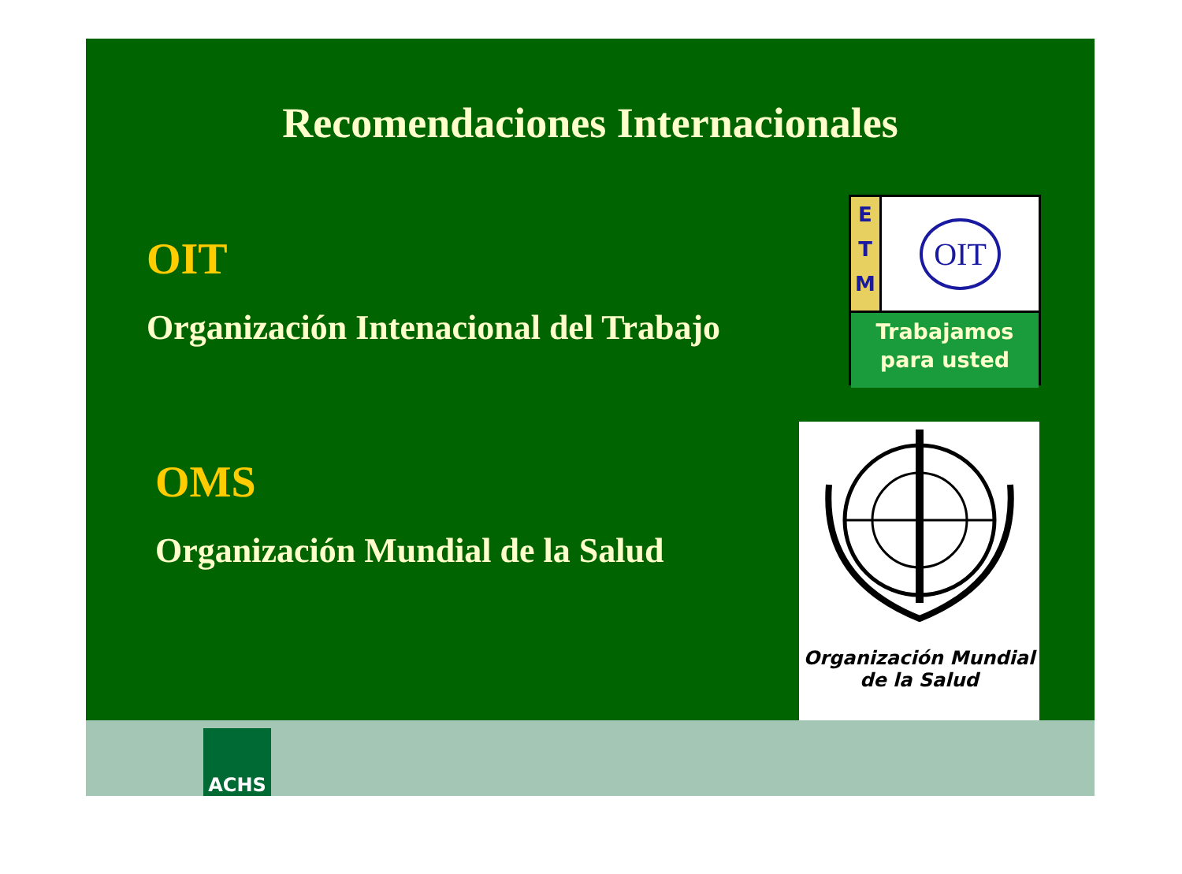Recomendaciones Internacionales
OIT
Organización Intenacional del Trabajo
E
T
M
OIT
Trabajamos
para usted
OMS
Organización Mundial de la Salud
Organización Mundial
de la Salud
ACHS